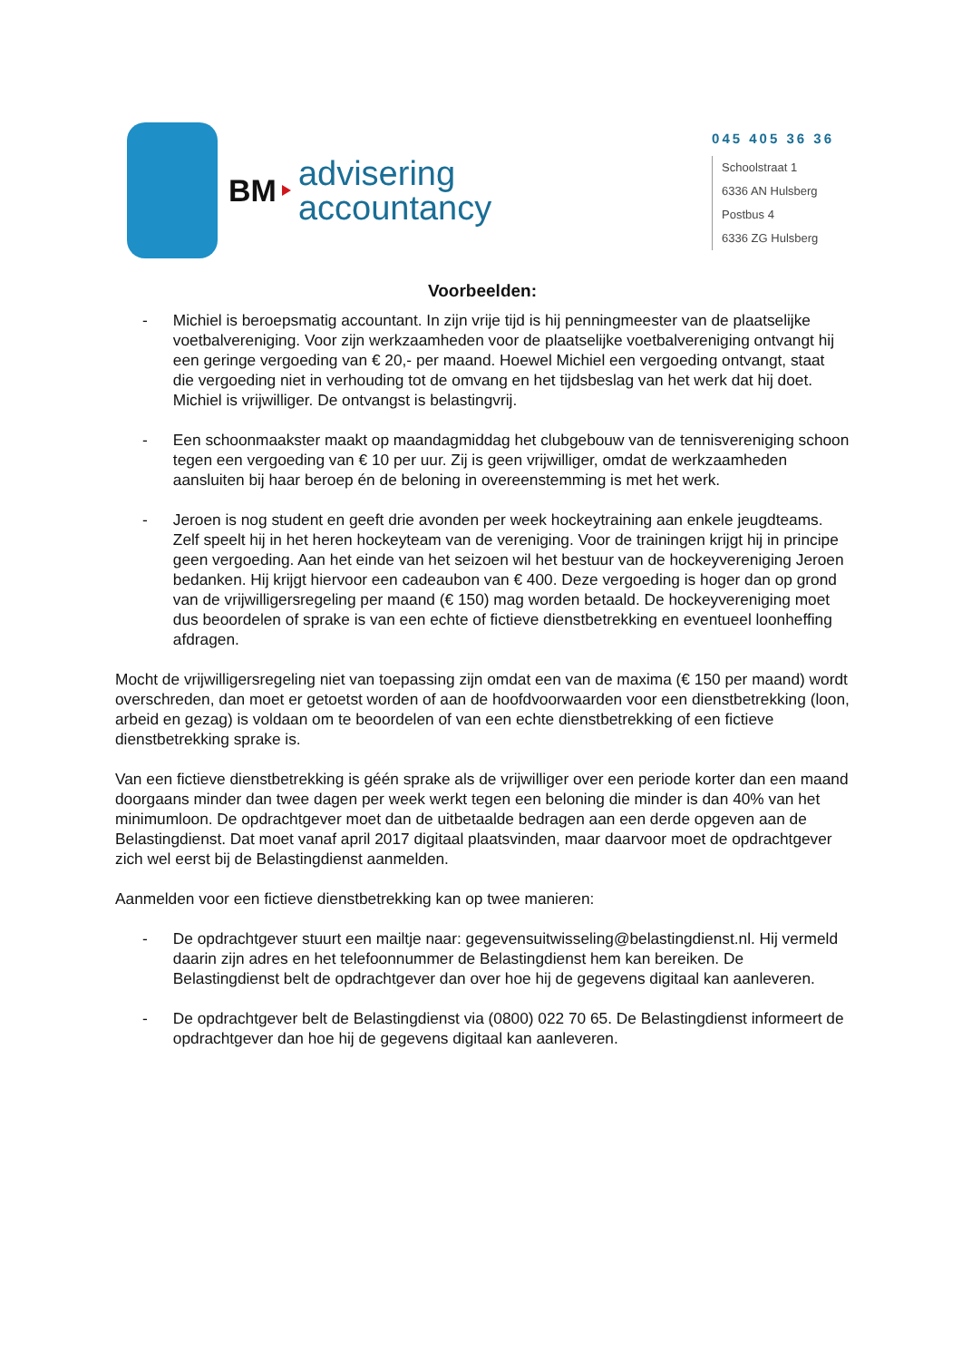BM
advisering
accountancy
045 405 36 36
Schoolstraat 1
6336 AN Hulsberg
Postbus 4
6336 ZG Hulsberg
Voorbeelden:
- Michiel is beroepsmatig accountant. In zijn vrije tijd is hij penningmeester van de plaatselijke voetbalvereniging. Voor zijn werkzaamheden voor de plaatselijke voetbalvereniging ontvangt hij een geringe vergoeding van € 20,- per maand. Hoewel Michiel een vergoeding ontvangt, staat die vergoeding niet in verhouding tot de omvang en het tijdsbeslag van het werk dat hij doet. Michiel is vrijwilliger. De ontvangst is belastingvrij.
- Een schoonmaakster maakt op maandagmiddag het clubgebouw van de tennisvereniging schoon tegen een vergoeding van € 10 per uur. Zij is geen vrijwilliger, omdat de werkzaamheden aansluiten bij haar beroep én de beloning in overeenstemming is met het werk.
- Jeroen is nog student en geeft drie avonden per week hockeytraining aan enkele jeugdteams. Zelf speelt hij in het heren hockeyteam van de vereniging. Voor de trainingen krijgt hij in principe geen vergoeding. Aan het einde van het seizoen wil het bestuur van de hockeyvereniging Jeroen bedanken. Hij krijgt hiervoor een cadeaubon van € 400. Deze vergoeding is hoger dan op grond van de vrijwilligersregeling per maand (€ 150) mag worden betaald. De hockeyvereniging moet dus beoordelen of sprake is van een echte of fictieve dienstbetrekking en eventueel loonheffing afdragen.
Mocht de vrijwilligersregeling niet van toepassing zijn omdat een van de maxima (€ 150 per maand) wordt overschreden, dan moet er getoetst worden of aan de hoofdvoorwaarden voor een dienstbetrekking (loon, arbeid en gezag) is voldaan om te beoordelen of van een echte dienstbetrekking of een fictieve dienstbetrekking sprake is.
Van een fictieve dienstbetrekking is géén sprake als de vrijwilliger over een periode korter dan een maand doorgaans minder dan twee dagen per week werkt tegen een beloning die minder is dan 40% van het minimumloon. De opdrachtgever moet dan de uitbetaalde bedragen aan een derde opgeven aan de Belastingdienst. Dat moet vanaf april 2017 digitaal plaatsvinden, maar daarvoor moet de opdrachtgever zich wel eerst bij de Belastingdienst aanmelden.
Aanmelden voor een fictieve dienstbetrekking kan op twee manieren:
- De opdrachtgever stuurt een mailtje naar: gegevensuitwisseling@belastingdienst.nl. Hij vermeld daarin zijn adres en het telefoonnummer de Belastingdienst hem kan bereiken. De Belastingdienst belt de opdrachtgever dan over hoe hij de gegevens digitaal kan aanleveren.
- De opdrachtgever belt de Belastingdienst via (0800) 022 70 65. De Belastingdienst informeert de opdrachtgever dan hoe hij de gegevens digitaal kan aanleveren.